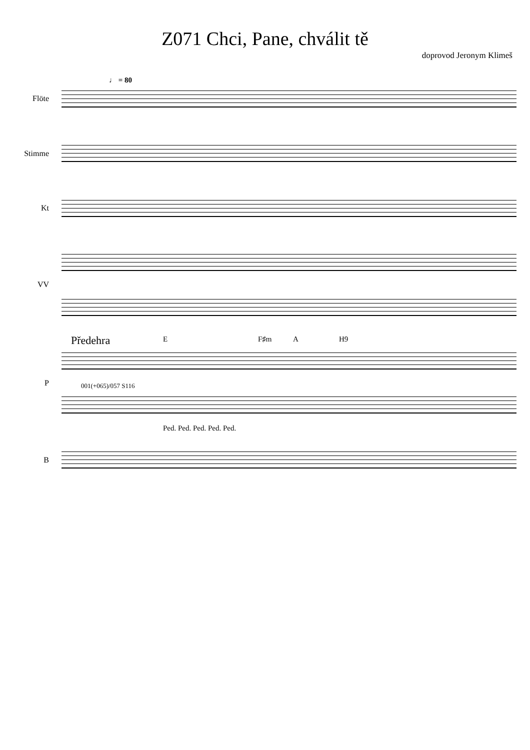Z071 Chci, Pane, chválit tě
doprovod Jeronym Klimeš
♩ = 80
Flöte
Stimme
Kt
VV
Předehra E F♯m A H9
P 001(+065)/057 S116
Ped. Ped. Ped. Ped. Ped.
B